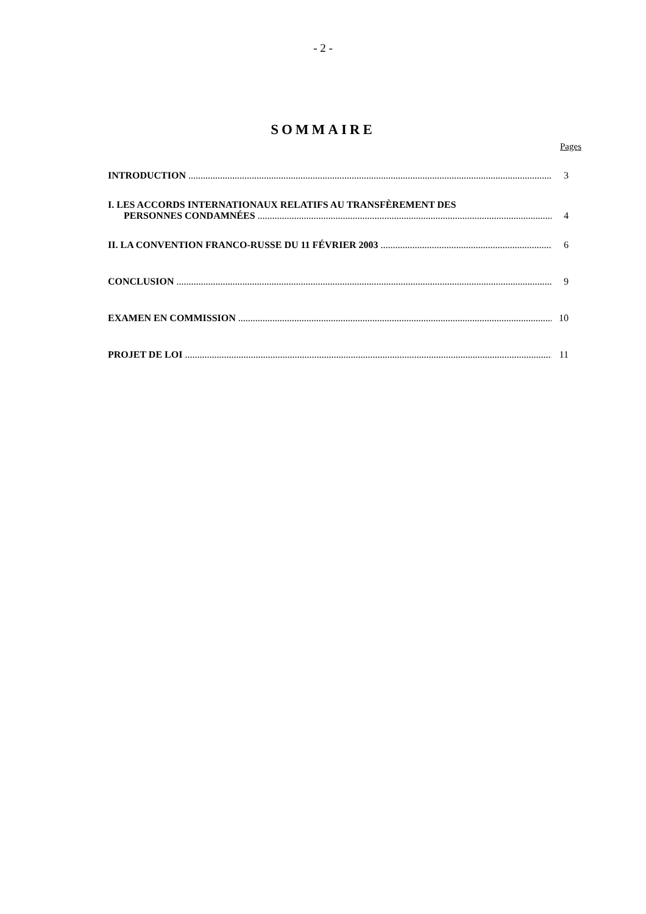- 2 -
SOMMAIRE
Pages
INTRODUCTION 3
I. LES ACCORDS INTERNATIONAUX RELATIFS AU TRANSFÈREMENT DES
PERSONNES CONDAMNÉES 4
II. LA CONVENTION FRANCO-RUSSE DU 11 FÉVRIER 2003 6
CONCLUSION 9
EXAMEN EN COMMISSION 10
PROJET DE LOI 11